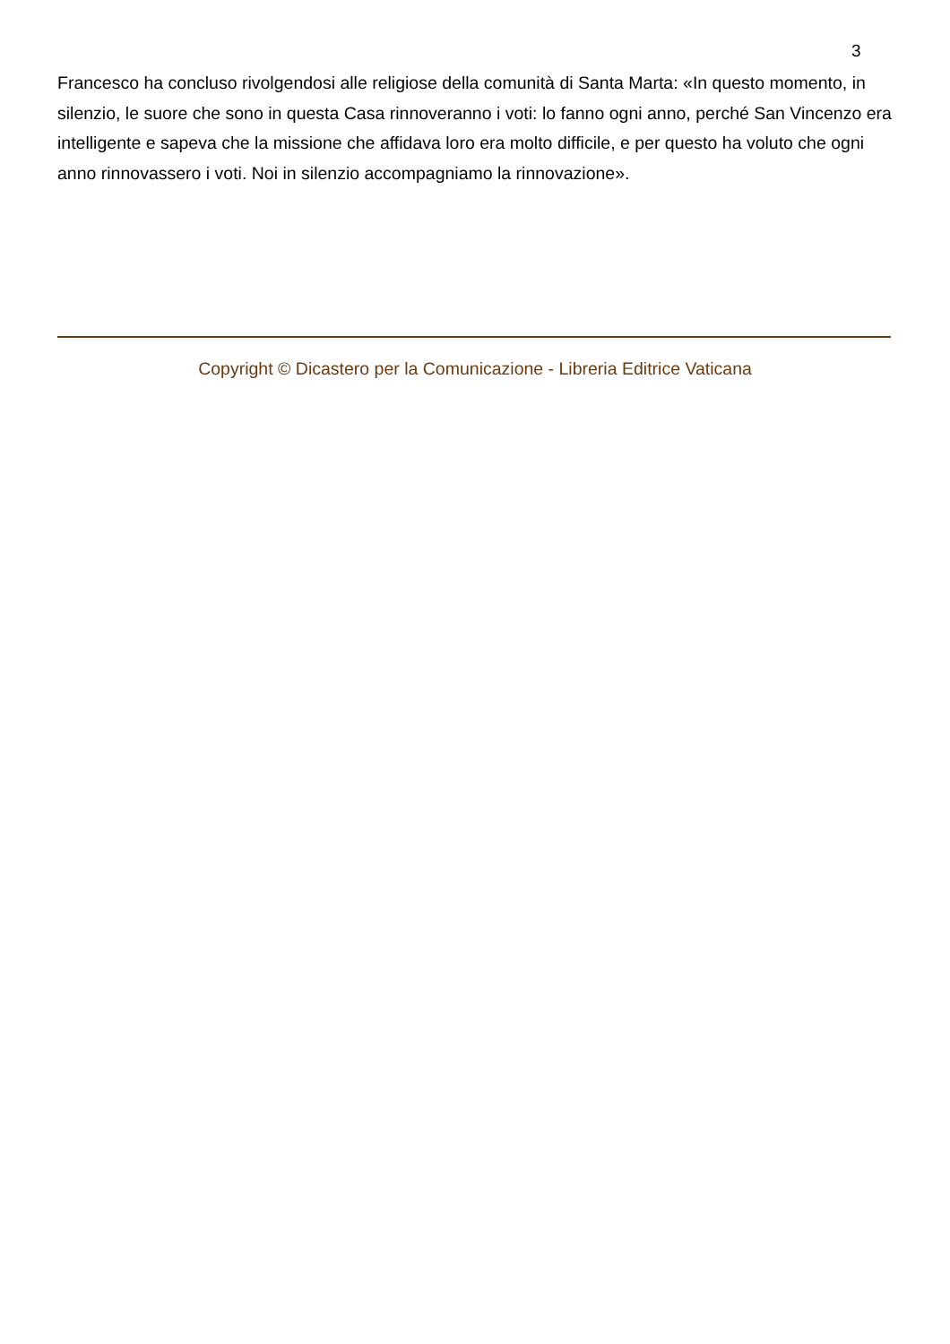3
Francesco ha concluso rivolgendosi alle religiose della comunità di Santa Marta: «In questo momento, in silenzio, le suore che sono in questa Casa rinnoveranno i voti: lo fanno ogni anno, perché San Vincenzo era intelligente e sapeva che la missione che affidava loro era molto difficile, e per questo ha voluto che ogni anno rinnovassero i voti. Noi in silenzio accompagniamo la rinnovazione».
Copyright © Dicastero per la Comunicazione - Libreria Editrice Vaticana